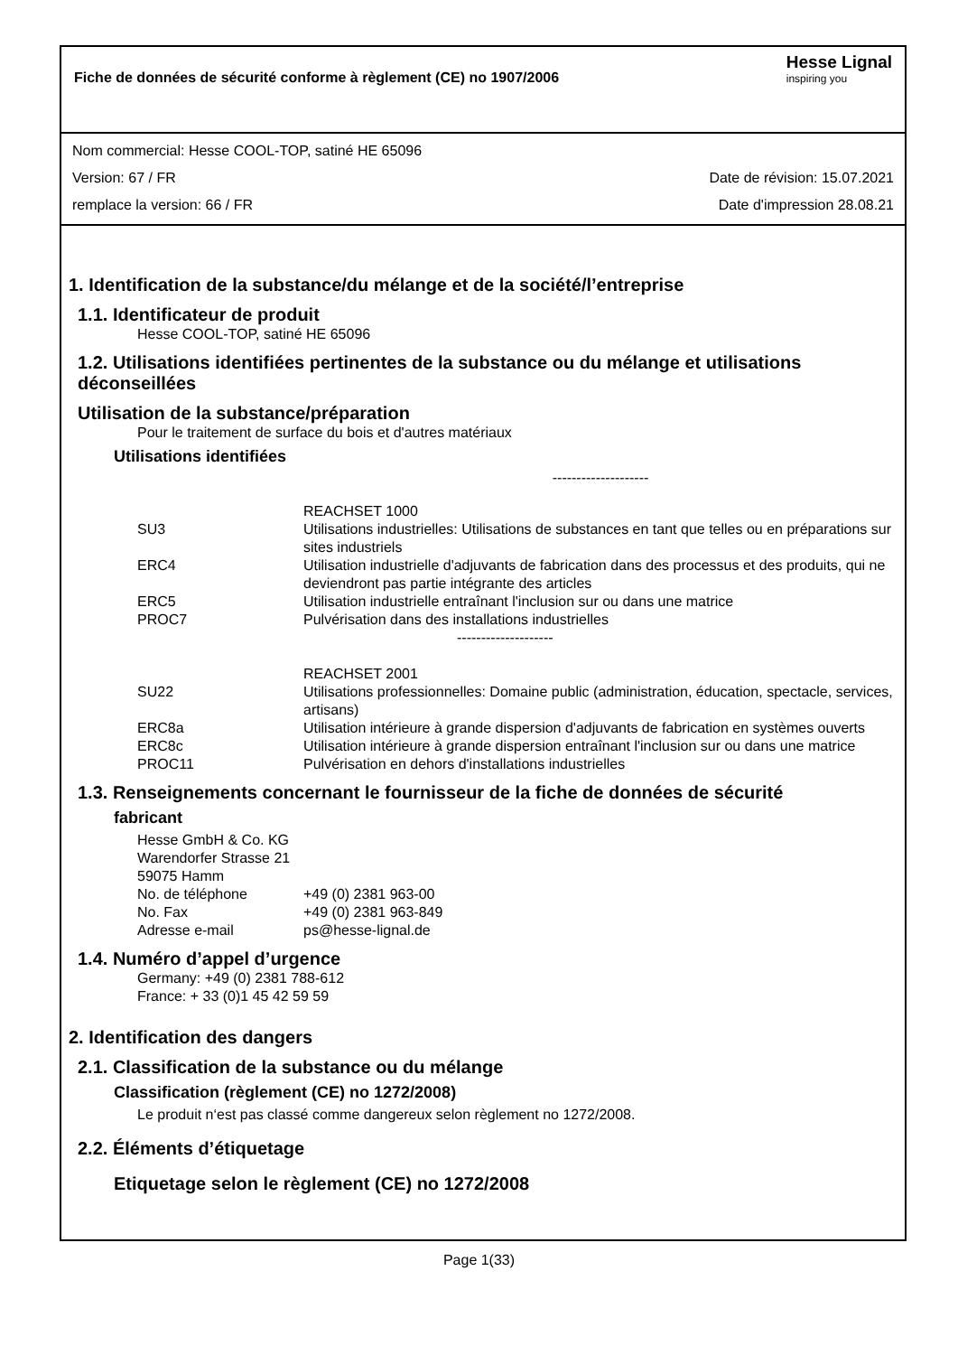Fiche de données de sécurité conforme à règlement (CE) no 1907/2006
Hesse Lignal
inspiring you
Nom commercial: Hesse COOL-TOP, satiné HE 65096
Version: 67 / FR Date de révision: 15.07.2021
remplace la version: 66 / FR Date d'impression 28.08.21
1. Identification de la substance/du mélange et de la société/l’entreprise
1.1. Identificateur de produit
Hesse COOL-TOP, satiné HE 65096
1.2. Utilisations identifiées pertinentes de la substance ou du mélange et utilisations déconseillées
Utilisation de la substance/préparation
Pour le traitement de surface du bois et d'autres matériaux
Utilisations identifiées
--------------------
| | REACHSET 1000 |
| SU3 | Utilisations industrielles: Utilisations de substances en tant que telles ou en préparations sur sites industriels |
| ERC4 | Utilisation industrielle d'adjuvants de fabrication dans des processus et des produits, qui ne deviendront pas partie intégrante des articles |
| ERC5 | Utilisation industrielle entraînant l'inclusion sur ou dans une matrice |
| PROC7 | Pulvérisation dans des installations industrielles |
| | -------------------- |
| | REACHSET 2001 |
| SU22 | Utilisations professionnelles: Domaine public (administration, éducation, spectacle, services, artisans) |
| ERC8a | Utilisation intérieure à grande dispersion d'adjuvants de fabrication en systèmes ouverts |
| ERC8c | Utilisation intérieure à grande dispersion entraînant l'inclusion sur ou dans une matrice |
| PROC11 | Pulvérisation en dehors d'installations industrielles |
1.3. Renseignements concernant le fournisseur de la fiche de données de sécurité
fabricant
Hesse GmbH & Co. KG
Warendorfer Strasse 21
59075 Hamm
| No. de téléphone | +49 (0) 2381 963-00 |
| No. Fax | +49 (0) 2381 963-849 |
| Adresse e-mail | ps@hesse-lignal.de |
1.4. Numéro d’appel d’urgence
Germany: +49 (0) 2381 788-612
France: + 33 (0)1 45 42 59 59
2. Identification des dangers
2.1. Classification de la substance ou du mélange
Classification (règlement (CE) no 1272/2008)
Le produit n‘est pas classé comme dangereux selon règlement no 1272/2008.
2.2. Éléments d’étiquetage
Etiquetage selon le règlement (CE) no 1272/2008
Page 1(33)